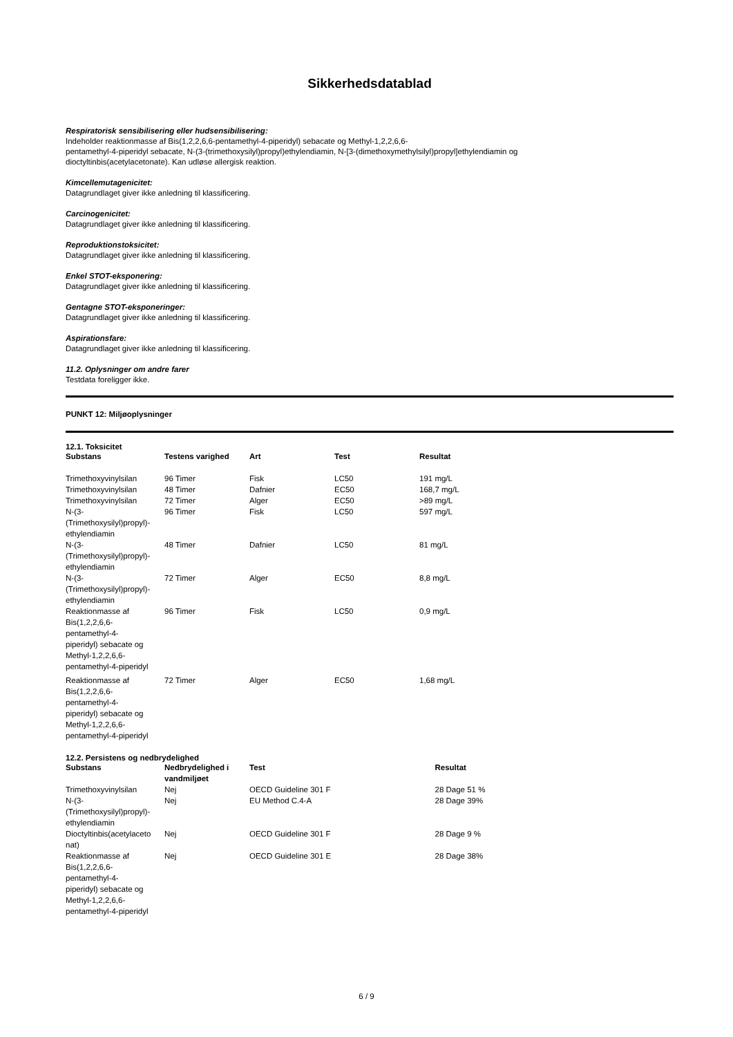Sikkerhedsdatablad
Respiratorisk sensibilisering eller hudsensibilisering:
Indeholder reaktionmasse af Bis(1,2,2,6,6-pentamethyl-4-piperidyl) sebacate og Methyl-1,2,2,6,6-
pentamethyl-4-piperidyl sebacate, N-(3-(trimethoxysilyl)propyl)ethylendiamin, N-[3-(dimethoxymethylsilyl)propyl]ethylendiamin og
dioctyltinbis(acetylacetonate). Kan udløse allergisk reaktion.
Kimcellemutagenicitet:
Datagrundlaget giver ikke anledning til klassificering.
Carcinogenicitet:
Datagrundlaget giver ikke anledning til klassificering.
Reproduktionstoksicitet:
Datagrundlaget giver ikke anledning til klassificering.
Enkel STOT-eksponering:
Datagrundlaget giver ikke anledning til klassificering.
Gentagne STOT-eksponeringer:
Datagrundlaget giver ikke anledning til klassificering.
Aspirationsfare:
Datagrundlaget giver ikke anledning til klassificering.
11.2. Oplysninger om andre farer
Testdata foreligger ikke.
PUNKT 12: Miljøoplysninger
12.1. Toksicitet
| Substans | Testens varighed | Art | Test | Resultat |
| --- | --- | --- | --- | --- |
| Trimethoxyvinylsilan | 96 Timer | Fisk | LC50 | 191 mg/L |
| Trimethoxyvinylsilan | 48 Timer | Dafnier | EC50 | 168,7 mg/L |
| Trimethoxyvinylsilan | 72 Timer | Alger | EC50 | >89 mg/L |
| N-(3- (Trimethoxysilyl)propyl)- ethylendiamin | 96 Timer | Fisk | LC50 | 597 mg/L |
| N-(3- (Trimethoxysilyl)propyl)- ethylendiamin | 48 Timer | Dafnier | LC50 | 81 mg/L |
| N-(3- (Trimethoxysilyl)propyl)- ethylendiamin | 72 Timer | Alger | EC50 | 8,8 mg/L |
| Reaktionmasse af Bis(1,2,2,6,6- pentamethyl-4- piperidyl) sebacate og Methyl-1,2,2,6,6- pentamethyl-4-piperidyl | 96 Timer | Fisk | LC50 | 0,9 mg/L |
| Reaktionmasse af Bis(1,2,2,6,6- pentamethyl-4- piperidyl) sebacate og Methyl-1,2,2,6,6- pentamethyl-4-piperidyl | 72 Timer | Alger | EC50 | 1,68 mg/L |
12.2. Persistens og nedbrydelighed
| Substans | Nedbrydelighed i vandmiljøet | Test | Resultat |
| --- | --- | --- | --- |
| Trimethoxyvinylsilan | Nej | OECD Guideline 301 F | 28 Dage 51 % |
| N-(3- (Trimethoxysilyl)propyl)- ethylendiamin | Nej | EU Method C.4-A | 28 Dage 39% |
| Dioctyltinbis(acetylaceto nat) | Nej | OECD Guideline 301 F | 28 Dage 9 % |
| Reaktionmasse af Bis(1,2,2,6,6- pentamethyl-4- piperidyl) sebacate og Methyl-1,2,2,6,6- pentamethyl-4-piperidyl | Nej | OECD Guideline 301 E | 28 Dage 38% |
6 / 9